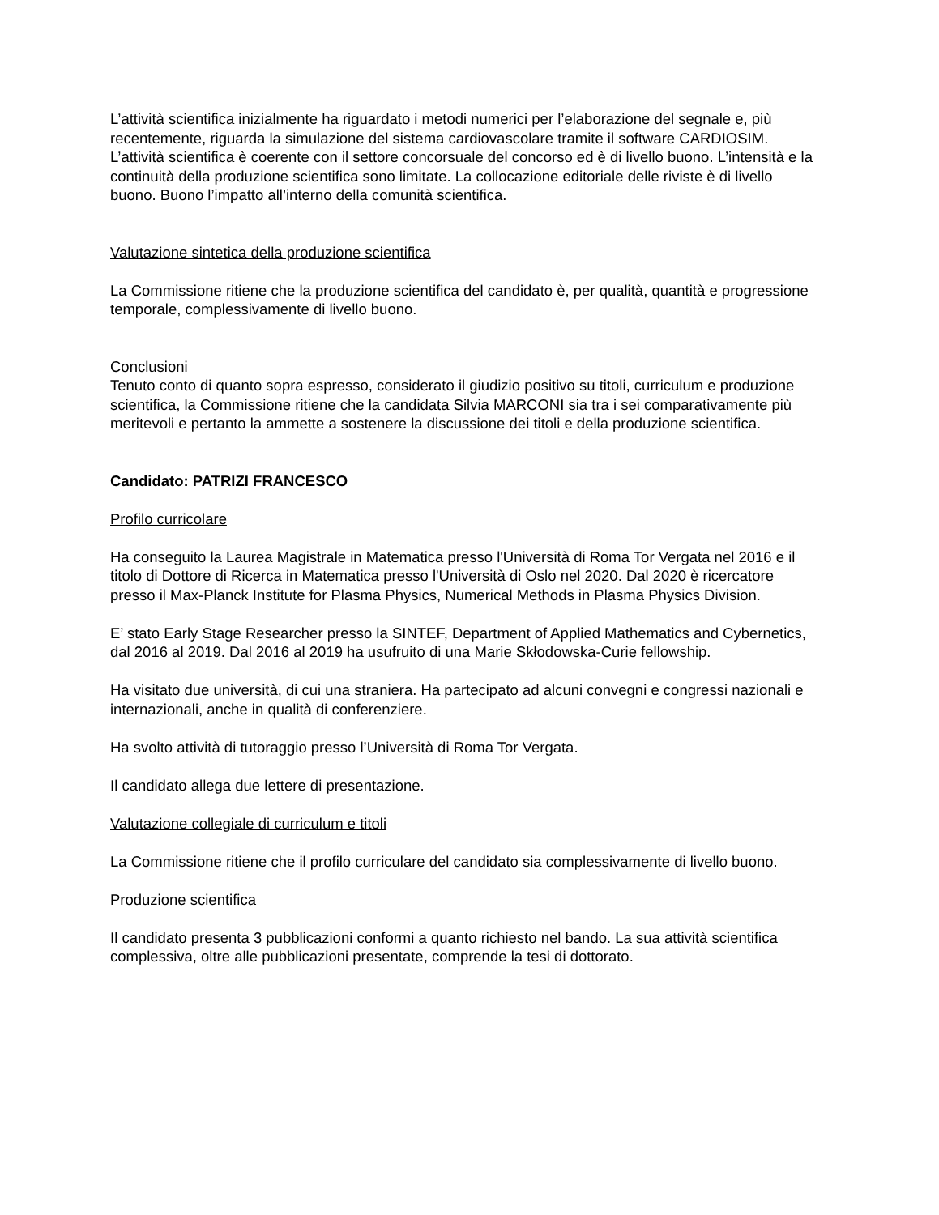L’attività scientifica inizialmente ha riguardato i metodi numerici per l’elaborazione del segnale e, più recentemente, riguarda la simulazione del sistema cardiovascolare tramite il software CARDIOSIM.
L’attività scientifica è coerente con il settore concorsuale del concorso ed è di livello buono. L’intensità e la continuità della produzione scientifica sono limitate. La collocazione editoriale delle riviste è di livello buono. Buono l’impatto all’interno della comunità scientifica.
Valutazione sintetica della produzione scientifica
La Commissione ritiene che la produzione scientifica del candidato è, per qualità, quantità e progressione temporale, complessivamente di livello buono.
Conclusioni
Tenuto conto di quanto sopra espresso, considerato il giudizio positivo su titoli, curriculum e produzione scientifica, la Commissione ritiene che la candidata Silvia MARCONI sia tra i sei comparativamente più meritevoli e pertanto la ammette a sostenere la discussione dei titoli e della produzione scientifica.
Candidato: PATRIZI FRANCESCO
Profilo curricolare
Ha conseguito la Laurea Magistrale in Matematica presso l'Università di Roma Tor Vergata nel 2016 e il titolo di Dottore di Ricerca in Matematica presso l'Università di Oslo nel 2020. Dal 2020 è ricercatore presso il Max-Planck Institute for Plasma Physics, Numerical Methods in Plasma Physics Division.
E’ stato Early Stage Researcher presso la SINTEF, Department of Applied Mathematics and Cybernetics, dal 2016 al 2019. Dal 2016 al 2019 ha usufruito di una Marie Skłodowska-Curie fellowship.
Ha visitato due università, di cui una straniera. Ha partecipato ad alcuni convegni e congressi nazionali e internazionali, anche in qualità di conferenziere.
Ha svolto attività di tutoraggio presso l’Università di Roma Tor Vergata.
Il candidato allega due lettere di presentazione.
Valutazione collegiale di curriculum e titoli
La Commissione ritiene che il profilo curriculare del candidato sia complessivamente di livello buono.
Produzione scientifica
Il candidato presenta 3 pubblicazioni conformi a quanto richiesto nel bando. La sua attività scientifica complessiva, oltre alle pubblicazioni presentate, comprende la tesi di dottorato.